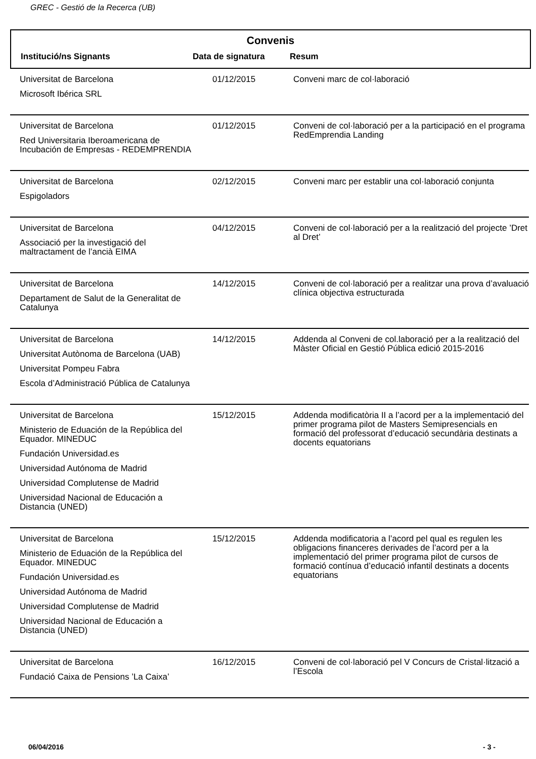GREC - Gestió de la Recerca (UB)
Convenis
| Institució/ns Signants | Data de signatura | Resum |
| --- | --- | --- |
| Universitat de Barcelona Microsoft Ibérica SRL | 01/12/2015 | Conveni marc de col·laboració |
| Universitat de Barcelona Red Universitaria Iberoamericana de Incubación de Empresas - REDEMPRENDIA | 01/12/2015 | Conveni de col·laboració per a la participació en el programa RedEmprendia Landing |
| Universitat de Barcelona Espigoladors | 02/12/2015 | Conveni marc per establir una col·laboració conjunta |
| Universitat de Barcelona Associació per la investigació del maltractament de l’ancià EIMA | 04/12/2015 | Conveni de col·laboració per a la realització del projecte ’Dret al Dret’ |
| Universitat de Barcelona Departament de Salut de la Generalitat de Catalunya | 14/12/2015 | Conveni de col·laboració per a realitzar una prova d’avaluació clínica objectiva estructurada |
| Universitat de Barcelona Universitat Autònoma de Barcelona (UAB) Universitat Pompeu Fabra Escola d’Administració Pública de Catalunya | 14/12/2015 | Addenda al Conveni de col.laboració per a la realització del Màster Oficial en Gestió Pública edició 2015-2016 |
| Universitat de Barcelona Ministerio de Eduación de la República del Equador. MINEDUC Fundación Universidad.es Universidad Autónoma de Madrid Universidad Complutense de Madrid Universidad Nacional de Educación a Distancia (UNED) | 15/12/2015 | Addenda modificatòria II a l’acord per a la implementació del primer programa pilot de Masters Semipresencials en formació del professorat d’educació secundària destinats a docents equatorians |
| Universitat de Barcelona Ministerio de Eduación de la República del Equador. MINEDUC Fundación Universidad.es Universidad Autónoma de Madrid Universidad Complutense de Madrid Universidad Nacional de Educación a Distancia (UNED) | 15/12/2015 | Addenda modificatoria a l’acord pel qual es regulen les obligacions financeres derivades de l’acord per a la implementació del primer programa pilot de cursos de formació contínua d’educació infantil destinats a docents equatorians |
| Universitat de Barcelona Fundació Caixa de Pensions ’La Caixa’ | 16/12/2015 | Conveni de col·laboració pel V Concurs de Cristal·lització a l’Escola |
06/04/2016 - 3 -